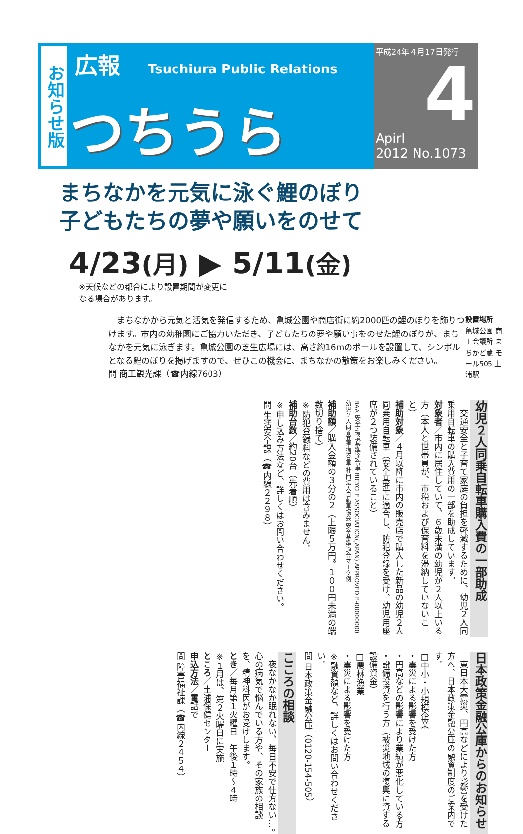お知らせ版
広報 Tsuchiura Public Relations
つちうら
平成24年４月17日発行
4
Apirl
2012 No.1073
まちなかを元気に泳ぐ鯉のぼり
子どもたちの夢や願いをのせて
4/23(月) ▶ 5/11(金)
※天候などの都合により設置期間が変更に
なる場合があります。
　まちなかから元気と活気を発信するため、亀城公園や商店街に約2000匹の鯉のぼりを飾りつけます。市内の幼稚園にご協力いただき、子どもたちの夢や願い事をのせた鯉のぼりが、まちなかを元気に泳ぎます。亀城公園の芝生広場には、高さ約16mのポールを設置して、シンボルとなる鯉のぼりを掲げますので、ぜひこの機会に、まちなかの散策をお楽しみください。
問 商工観光課（☎内線7603）
設置場所
亀城公園 商工会議所 まちかど蔵 モール505 土浦駅
幼児２人同乗自転車購入費の一部助成
　交通安全と子育て家庭の負担を軽減するために、幼児２人同乗用自転車の購入費用の一部を助成しています。
対象者／市内に居住していて、６歳未満の幼児が２人以上いる方（本人と世帯員が、市税および保育料を滞納していないこと）
補助対象／４月以降に市内の販売店で購入した新品の幼児２人同乗用自転車（安全基準に適合し、防犯登録を受け、幼児用座席が２つ装備されていること）
BAA 安全･環境基準適合車 BICYCLE ASSOCIATION(JAPAN) APPROVED B-00000000 幼児２人同乗基準適合車 社団法人自転車協会 安全基準適合マーク例
補助額／購入金額の３分の２（上限５万円。１００円未満の端数切り捨て）
※防犯登録料などの費用は含みません。
補助台数／約20台（先着順）
※申し込み方法など、詳しくはお問い合わせください。
問 生活安全課（☎内線２２９８）
日本政策金融公庫からのお知らせ
　東日本大震災、円高などにより影響を受けた方へ、日本政策金融公庫の融資制度のご案内です。
□中小・小規模企業
・震災による影響を受けた方
・円高などの影響により業績が悪化している方
・設備投資を行う方（被災地域の復興に資する設備資金）
□農林漁業
・震災による影響を受けた方
※融資額など、詳しくはお問い合わせください。
問 日本政策金融公庫（0120-154-505）
こころの相談
　夜なかなか眠れない、毎日不安で仕方ない…。心の病気で悩んでいる方や、その家族の相談を、精神科医がお受けします。
とき／毎月第１火曜日　午後１時〜４時
※１月は、第２火曜日に実施
ところ／土浦保健センター
申込方法／電話で
問 障害福祉課（☎内線２４５４）